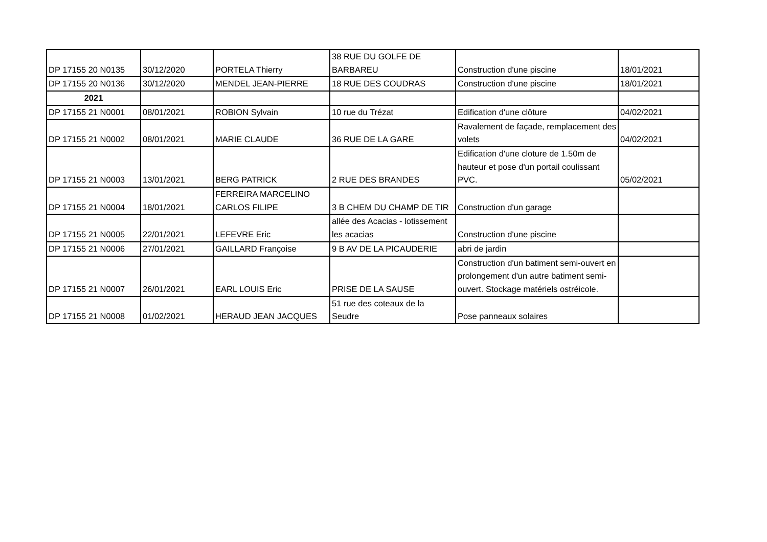| DP 17155 20 N0135 | 30/12/2020 | PORTELA Thierry | 38 RUE DU GOLFE DE BARBAREU | Construction d'une piscine | 18/01/2021 |
| DP 17155 20 N0136 | 30/12/2020 | MENDEL JEAN-PIERRE | 18 RUE DES COUDRAS | Construction d'une piscine | 18/01/2021 |
| 2021 | | | | | |
| DP 17155 21 N0001 | 08/01/2021 | ROBION Sylvain | 10 rue du Trézat | Edification d'une clôture | 04/02/2021 |
| DP 17155 21 N0002 | 08/01/2021 | MARIE CLAUDE | 36 RUE DE LA GARE | Ravalement de façade, remplacement des volets | 04/02/2021 |
| DP 17155 21 N0003 | 13/01/2021 | BERG PATRICK | 2 RUE DES BRANDES | Edification d'une cloture de 1.50m de hauteur et pose d'un portail coulissant PVC. | 05/02/2021 |
| DP 17155 21 N0004 | 18/01/2021 | FERREIRA MARCELINO CARLOS FILIPE | 3 B CHEM DU CHAMP DE TIR | Construction d'un garage | |
| DP 17155 21 N0005 | 22/01/2021 | LEFEVRE Eric | allée des Acacias - lotissement les acacias | Construction d'une piscine | |
| DP 17155 21 N0006 | 27/01/2021 | GAILLARD Françoise | 9 B AV DE LA PICAUDERIE | abri de jardin | |
| DP 17155 21 N0007 | 26/01/2021 | EARL LOUIS Eric | PRISE DE LA SAUSE | Construction d'un batiment semi-ouvert en prolongement d'un autre batiment semi-ouvert. Stockage matériels ostréicole. | |
| DP 17155 21 N0008 | 01/02/2021 | HERAUD JEAN JACQUES | 51 rue des coteaux de la Seudre | Pose panneaux solaires | |